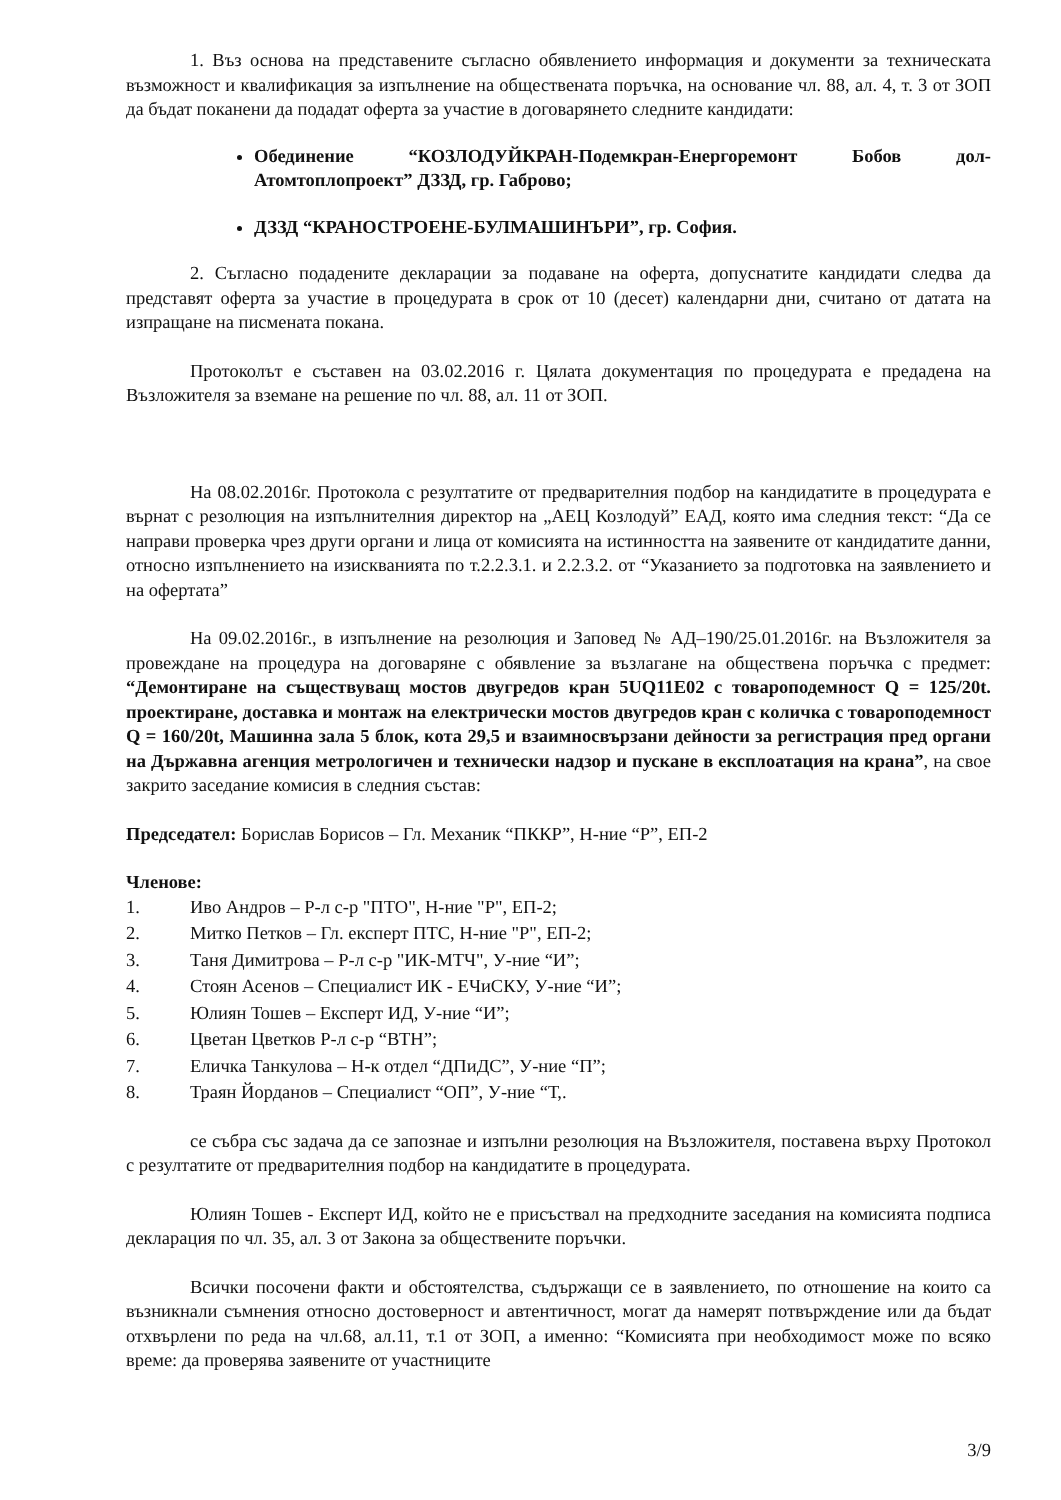1. Въз основа на представените съгласно обявлението информация и документи за техническата възможност и квалификация за изпълнение на обществената поръчка, на основание чл. 88, ал. 4, т. 3 от ЗОП да бъдат поканени да подадат оферта за участие в договарянето следните кандидати:
Обединение “КОЗЛОДУЙКРАН-Подемкран-Енергоремонт Бобов дол-Атомтоплопроект” ДЗЗД, гр. Габрово;
ДЗЗД “КРАНОСТРОЕНЕ-БУЛМАШИНЪРИ”, гр. София.
2. Съгласно подадените декларации за подаване на оферта, допуснатите кандидати следва да представят оферта за участие в процедурата в срок от 10 (десет) календарни дни, считано от датата на изпращане на писмената покана.
Протоколът е съставен на 03.02.2016 г. Цялата документация по процедурата е предадена на Възложителя за вземане на решение по чл. 88, ал. 11 от ЗОП.
На 08.02.2016г. Протокола с резултатите от предварителния подбор на кандидатите в процедурата е върнат с резолюция на изпълнителния директор на „АЕЦ Козлодуй” ЕАД, която има следния текст: “Да се направи проверка чрез други органи и лица от комисията на истинността на заявените от кандидатите данни, относно изпълнението на изискванията по т.2.2.3.1. и 2.2.3.2. от “Указанието за подготовка на заявлението и на офертата”
На 09.02.2016г., в изпълнение на резолюция и Заповед № АД–190/25.01.2016г. на Възложителя за провеждане на процедура на договаряне с обявление за възлагане на обществена поръчка с предмет: “Демонтиране на съществуващ мостов двугредов кран 5UQ11E02 с товароподемност Q = 125/20t. проектиране, доставка и монтаж на електрически мостов двугредов кран с количка с товароподемност Q = 160/20t, Машинна зала 5 блок, кота 29,5 и взаимносвързани дейности за регистрация пред органи на Държавна агенция метрологичен и технически надзор и пускане в експлоатация на крана”, на свое закрито заседание комисия в следния състав:
Председател: Борислав Борисов – Гл. Механик “ПККР”, Н-ние “Р”, ЕП-2
Членове:
1. Иво Андров – Р-л с-р "ПТО", Н-ние "Р", ЕП-2;
2. Митко Петков – Гл. експерт ПТС, Н-ние "Р", ЕП-2;
3. Таня Димитрова – Р-л с-р "ИК-МТЧ", У-ние “И”;
4. Стоян Асенов – Специалист ИК - ЕЧиСКУ, У-ние “И”;
5. Юлиян Тошев – Експерт ИД, У-ние “И”;
6. Цветан Цветков Р-л с-р “ВТН”;
7. Еличка Танкулова – Н-к отдел “ДПиДС”, У-ние “П”;
8. Траян Йорданов – Специалист “ОП”, У-ние “Т,.
се събра със задача да се запознае и изпълни резолюция на Възложителя, поставена върху Протокол с резултатите от предварителния подбор на кандидатите в процедурата.
Юлиян Тошев - Експерт ИД, който не е присъствал на предходните заседания на комисията подписа декларация по чл. 35, ал. 3 от Закона за обществените поръчки.
Всички посочени факти и обстоятелства, съдържащи се в заявлението, по отношение на които са възникнали съмнения относно достоверност и автентичност, могат да намерят потвърждение или да бъдат отхвърлени по реда на чл.68, ал.11, т.1 от ЗОП, а именно: “Комисията при необходимост може по всяко време: да проверява заявените от участниците
3/9